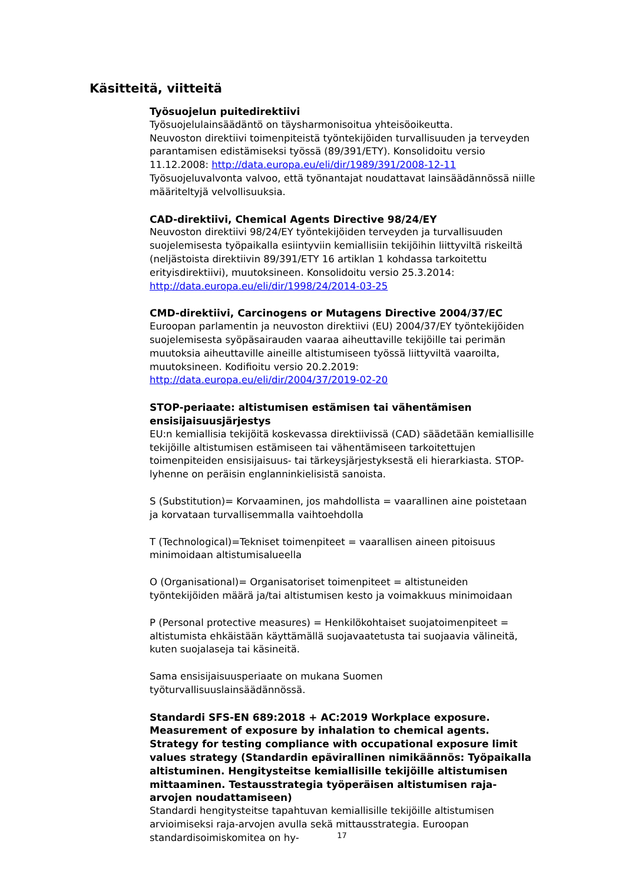Käsitteitä, viitteitä
Työsuojelun puitedirektiivi
Työsuojelulainsäädäntö on täysharmonisoitua yhteisöoikeutta.
Neuvoston direktiivi toimenpiteistä työntekijöiden turvallisuuden ja terveyden parantamisen edistämiseksi työssä (89/391/ETY). Konsolidoitu versio 11.12.2008: http://data.europa.eu/eli/dir/1989/391/2008-12-11
Työsuojeluvalvonta valvoo, että työnantajat noudattavat lainsäädännössä niille määriteltyjä velvollisuuksia.
CAD-direktiivi, Chemical Agents Directive 98/24/EY
Neuvoston direktiivi 98/24/EY työntekijöiden terveyden ja turvallisuuden suojelemisesta työpaikalla esiintyviin kemiallisiin tekijöihin liittyviltä riskeiltä (neljästoista direktiivin 89/391/ETY 16 artiklan 1 kohdassa tarkoitettu erityisdirektiivi), muutoksineen. Konsolidoitu versio 25.3.2014:
http://data.europa.eu/eli/dir/1998/24/2014-03-25
CMD-direktiivi, Carcinogens or Mutagens Directive 2004/37/EC
Euroopan parlamentin ja neuvoston direktiivi (EU) 2004/37/EY työntekijöiden suojelemisesta syöpäsairauden vaaraa aiheuttaville tekijöille tai perimän muutoksia aiheuttaville aineille altistumiseen työssä liittyviltä vaaroilta, muutoksineen. Kodifioitu versio 20.2.2019: http://data.europa.eu/eli/dir/2004/37/2019-02-20
STOP-periaate: altistumisen estämisen tai vähentämisen ensisijaisuusjärjestys
EU:n kemiallisia tekijöitä koskevassa direktiivissä (CAD) säädetään kemiallisille tekijöille altistumisen estämiseen tai vähentämiseen tarkoitettujen toimenpiteiden ensisijaisuus- tai tärkeysjärjestyksestä eli hierarkiasta. STOP-lyhenne on peräisin englanninkielisistä sanoista.
S (Substitution)= Korvaaminen, jos mahdollista = vaarallinen aine poistetaan ja korvataan turvallisemmalla vaihtoehdolla
T (Technological)=Tekniset toimenpiteet = vaarallisen aineen pitoisuus minimoidaan altistumisalueella
O (Organisational)= Organisatoriset toimenpiteet = altistuneiden työntekijöiden määrä ja/tai altistumisen kesto ja voimakkuus minimoidaan
P (Personal protective measures) = Henkilökohtaiset suojatoimenpiteet = altistumista ehkäistään käyttämällä suojavaatetusta tai suojaavia välineitä, kuten suojalaseja tai käsineitä.
Sama ensisijaisuusperiaate on mukana Suomen työturvallisuuslainsäädännössä.
Standardi SFS-EN 689:2018 + AC:2019 Workplace exposure. Measurement of exposure by inhalation to chemical agents. Strategy for testing compliance with occupational exposure limit values strategy (Standardin epävirallinen nimikäännös: Työpaikalla altistuminen. Hengitysteitse kemiallisille tekijöille altistumisen mittaaminen. Testausstrategia työperäisen altistumisen raja-arvojen noudattamiseen)
Standardi hengitysteitse tapahtuvan kemiallisille tekijöille altistumisen arvioimiseksi raja-arvojen avulla sekä mittausstrategia. Euroopan standardisoimiskomitea on hy-
17